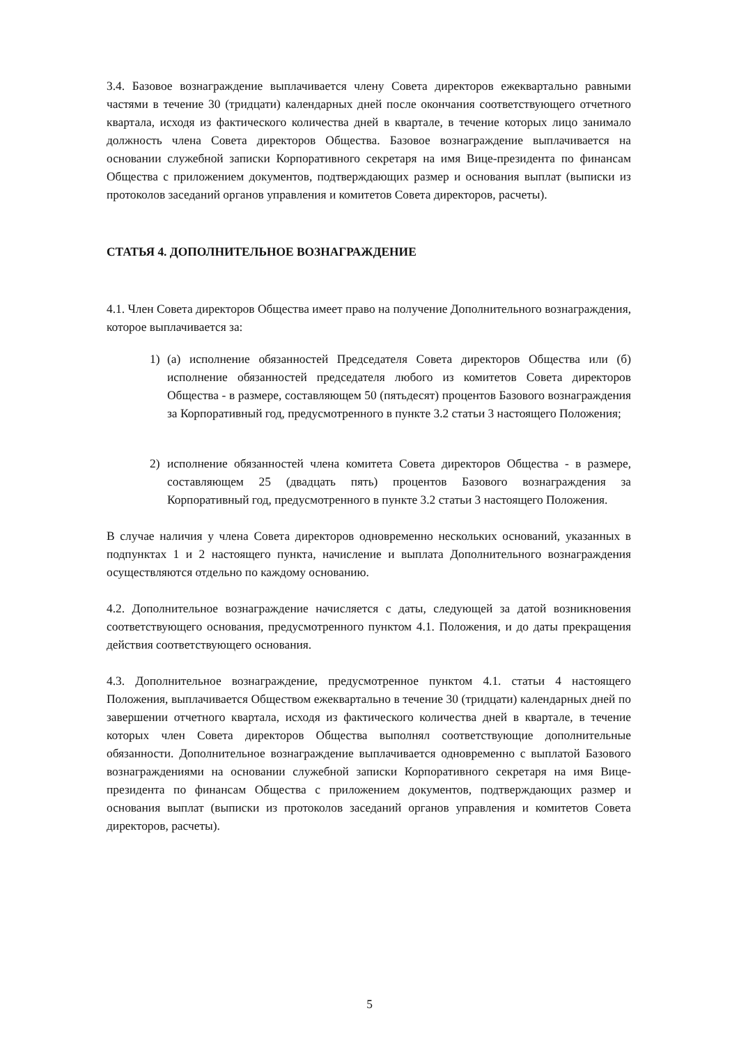3.4. Базовое вознаграждение выплачивается члену Совета директоров ежеквартально равными частями в течение 30 (тридцати) календарных дней после окончания соответствующего отчетного квартала, исходя из фактического количества дней в квартале, в течение которых лицо занимало должность члена Совета директоров Общества. Базовое вознаграждение выплачивается на основании служебной записки Корпоративного секретаря на имя Вице-президента по финансам Общества с приложением документов, подтверждающих размер и основания выплат (выписки из протоколов заседаний органов управления и комитетов Совета директоров, расчеты).
СТАТЬЯ 4. ДОПОЛНИТЕЛЬНОЕ ВОЗНАГРАЖДЕНИЕ
4.1. Член Совета директоров Общества имеет право на получение Дополнительного вознаграждения, которое выплачивается за:
1) (а) исполнение обязанностей Председателя Совета директоров Общества или (б) исполнение обязанностей председателя любого из комитетов Совета директоров Общества - в размере, составляющем 50 (пятьдесят) процентов Базового вознаграждения за Корпоративный год, предусмотренного в пункте 3.2 статьи 3 настоящего Положения;
2) исполнение обязанностей члена комитета Совета директоров Общества - в размере, составляющем 25 (двадцать пять) процентов Базового вознаграждения за Корпоративный год, предусмотренного в пункте 3.2 статьи 3 настоящего Положения.
В случае наличия у члена Совета директоров одновременно нескольких оснований, указанных в подпунктах 1 и 2 настоящего пункта, начисление и выплата Дополнительного вознаграждения осуществляются отдельно по каждому основанию.
4.2. Дополнительное вознаграждение начисляется с даты, следующей за датой возникновения соответствующего основания, предусмотренного пунктом 4.1. Положения, и до даты прекращения действия соответствующего основания.
4.3. Дополнительное вознаграждение, предусмотренное пунктом 4.1. статьи 4 настоящего Положения, выплачивается Обществом ежеквартально в течение 30 (тридцати) календарных дней по завершении отчетного квартала, исходя из фактического количества дней в квартале, в течение которых член Совета директоров Общества выполнял соответствующие дополнительные обязанности. Дополнительное вознаграждение выплачивается одновременно с выплатой Базового вознаграждениями на основании служебной записки Корпоративного секретаря на имя Вице-президента по финансам Общества с приложением документов, подтверждающих размер и основания выплат (выписки из протоколов заседаний органов управления и комитетов Совета директоров, расчеты).
5